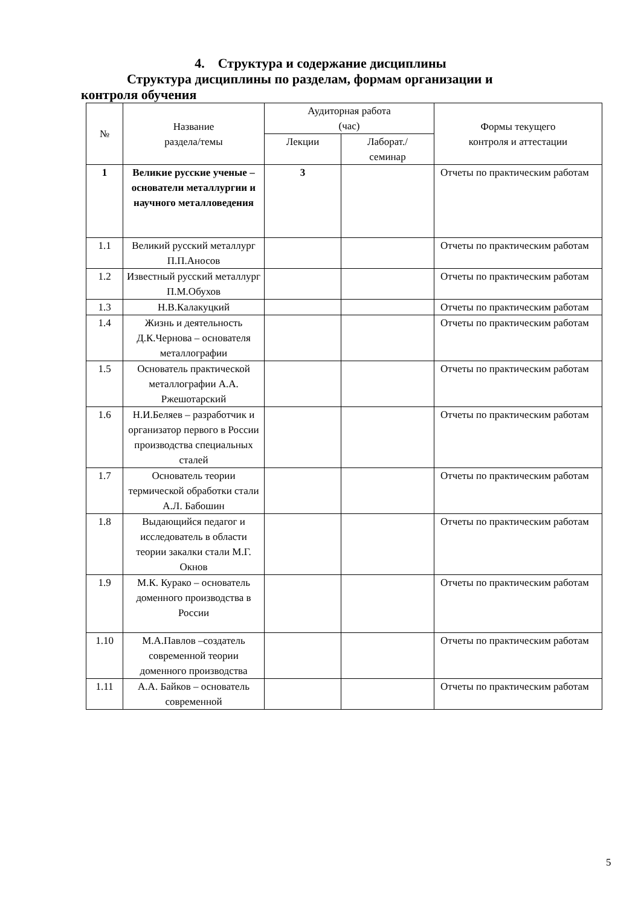4. Структура и содержание дисциплины
Структура дисциплины по разделам, формам организации и контроля обучения
| № | Название раздела/темы | Аудиторная работа (час) | | Формы текущего контроля и аттестации |
| --- | --- | --- | --- | --- |
| | | Лекции | Лаборат./ семинар | |
| 1 | Великие русские ученые – основатели металлургии и научного металловедения | 3 | | Отчеты по практическим работам |
| 1.1 | Великий русский металлург П.П.Аносов | | | Отчеты по практическим работам |
| 1.2 | Известный русский металлург П.М.Обухов | | | Отчеты по практическим работам |
| 1.3 | Н.В.Калакуцкий | | | Отчеты по практическим работам |
| 1.4 | Жизнь и деятельность Д.К.Чернова – основателя металлографии | | | Отчеты по практическим работам |
| 1.5 | Основатель практической металлографии А.А. Ржешотарский | | | Отчеты по практическим работам |
| 1.6 | Н.И.Беляев – разработчик и организатор первого в России производства специальных сталей | | | Отчеты по практическим работам |
| 1.7 | Основатель теории термической обработки стали А.Л. Бабошин | | | Отчеты по практическим работам |
| 1.8 | Выдающийся педагог и исследователь в области теории закалки стали М.Г. Окнов | | | Отчеты по практическим работам |
| 1.9 | М.К. Курако – основатель доменного производства в России | | | Отчеты по практическим работам |
| 1.10 | М.А.Павлов –создатель современной теории доменного производства | | | Отчеты по практическим работам |
| 1.11 | А.А. Байков – основатель современной | | | Отчеты по практическим работам |
5